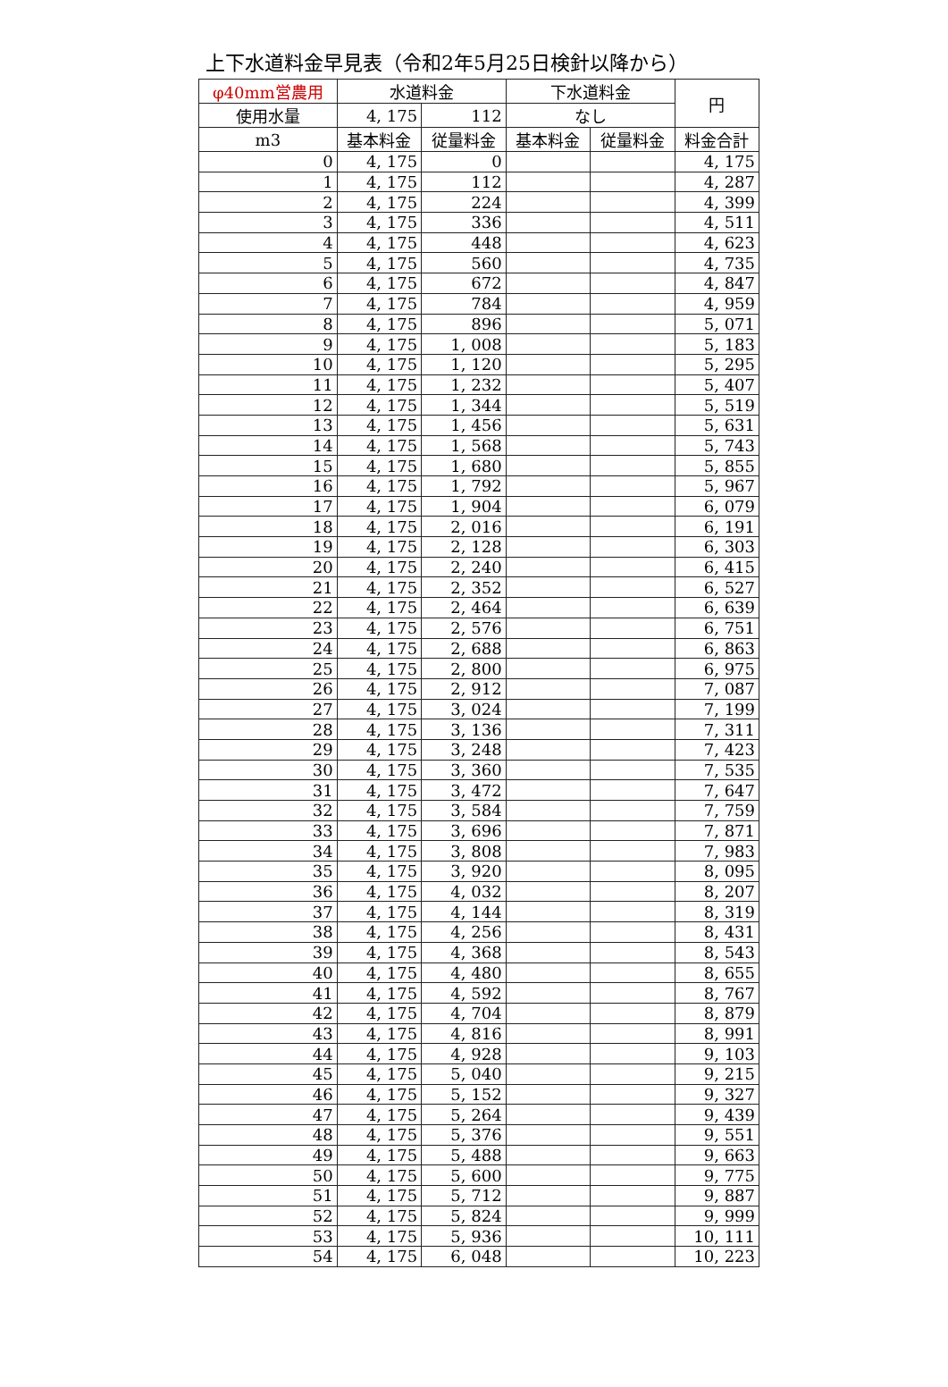上下水道料金早見表（令和2年5月25日検針以降から）
| φ40mm営農用 | 水道料金 | | 下水道料金 | | 円 |
| --- | --- | --- | --- | --- | --- |
| 使用水量 | 4, 175 | 112 | なし | | |
| m3 | 基本料金 | 従量料金 | 基本料金 | 従量料金 | 料金合計 |
| 0 | 4, 175 | 0 | | | 4, 175 |
| 1 | 4, 175 | 112 | | | 4, 287 |
| 2 | 4, 175 | 224 | | | 4, 399 |
| 3 | 4, 175 | 336 | | | 4, 511 |
| 4 | 4, 175 | 448 | | | 4, 623 |
| 5 | 4, 175 | 560 | | | 4, 735 |
| 6 | 4, 175 | 672 | | | 4, 847 |
| 7 | 4, 175 | 784 | | | 4, 959 |
| 8 | 4, 175 | 896 | | | 5, 071 |
| 9 | 4, 175 | 1, 008 | | | 5, 183 |
| 10 | 4, 175 | 1, 120 | | | 5, 295 |
| 11 | 4, 175 | 1, 232 | | | 5, 407 |
| 12 | 4, 175 | 1, 344 | | | 5, 519 |
| 13 | 4, 175 | 1, 456 | | | 5, 631 |
| 14 | 4, 175 | 1, 568 | | | 5, 743 |
| 15 | 4, 175 | 1, 680 | | | 5, 855 |
| 16 | 4, 175 | 1, 792 | | | 5, 967 |
| 17 | 4, 175 | 1, 904 | | | 6, 079 |
| 18 | 4, 175 | 2, 016 | | | 6, 191 |
| 19 | 4, 175 | 2, 128 | | | 6, 303 |
| 20 | 4, 175 | 2, 240 | | | 6, 415 |
| 21 | 4, 175 | 2, 352 | | | 6, 527 |
| 22 | 4, 175 | 2, 464 | | | 6, 639 |
| 23 | 4, 175 | 2, 576 | | | 6, 751 |
| 24 | 4, 175 | 2, 688 | | | 6, 863 |
| 25 | 4, 175 | 2, 800 | | | 6, 975 |
| 26 | 4, 175 | 2, 912 | | | 7, 087 |
| 27 | 4, 175 | 3, 024 | | | 7, 199 |
| 28 | 4, 175 | 3, 136 | | | 7, 311 |
| 29 | 4, 175 | 3, 248 | | | 7, 423 |
| 30 | 4, 175 | 3, 360 | | | 7, 535 |
| 31 | 4, 175 | 3, 472 | | | 7, 647 |
| 32 | 4, 175 | 3, 584 | | | 7, 759 |
| 33 | 4, 175 | 3, 696 | | | 7, 871 |
| 34 | 4, 175 | 3, 808 | | | 7, 983 |
| 35 | 4, 175 | 3, 920 | | | 8, 095 |
| 36 | 4, 175 | 4, 032 | | | 8, 207 |
| 37 | 4, 175 | 4, 144 | | | 8, 319 |
| 38 | 4, 175 | 4, 256 | | | 8, 431 |
| 39 | 4, 175 | 4, 368 | | | 8, 543 |
| 40 | 4, 175 | 4, 480 | | | 8, 655 |
| 41 | 4, 175 | 4, 592 | | | 8, 767 |
| 42 | 4, 175 | 4, 704 | | | 8, 879 |
| 43 | 4, 175 | 4, 816 | | | 8, 991 |
| 44 | 4, 175 | 4, 928 | | | 9, 103 |
| 45 | 4, 175 | 5, 040 | | | 9, 215 |
| 46 | 4, 175 | 5, 152 | | | 9, 327 |
| 47 | 4, 175 | 5, 264 | | | 9, 439 |
| 48 | 4, 175 | 5, 376 | | | 9, 551 |
| 49 | 4, 175 | 5, 488 | | | 9, 663 |
| 50 | 4, 175 | 5, 600 | | | 9, 775 |
| 51 | 4, 175 | 5, 712 | | | 9, 887 |
| 52 | 4, 175 | 5, 824 | | | 9, 999 |
| 53 | 4, 175 | 5, 936 | | | 10, 111 |
| 54 | 4, 175 | 6, 048 | | | 10, 223 |